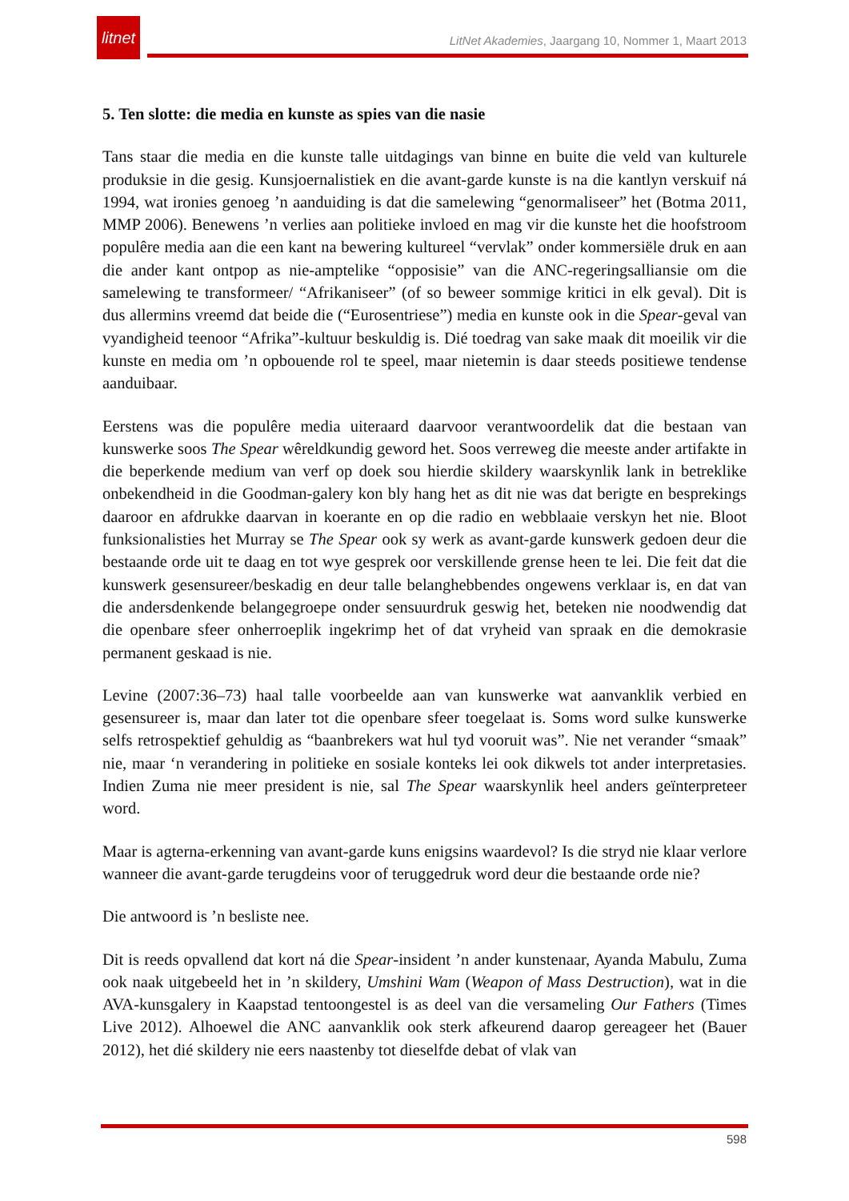litnet
LitNet Akademies, Jaargang 10, Nommer 1, Maart 2013
5. Ten slotte: die media en kunste as spies van die nasie
Tans staar die media en die kunste talle uitdagings van binne en buite die veld van kulturele produksie in die gesig. Kunsjoernalistiek en die avant-garde kunste is na die kantlyn verskuif ná 1994, wat ironies genoeg ’n aanduiding is dat die samelewing “genormaliseer” het (Botma 2011, MMP 2006). Benewens ’n verlies aan politieke invloed en mag vir die kunste het die hoofstroom populêre media aan die een kant na bewering kultureel “vervlak” onder kommersiële druk en aan die ander kant ontpop as nie-amptelike “opposisie” van die ANC-regeringsalliansie om die samelewing te transformeer/ “Afrikaniseer” (of so beweer sommige kritici in elk geval). Dit is dus allermins vreemd dat beide die (“Eurosentriese”) media en kunste ook in die Spear-geval van vyandigheid teenoor “Afrika”-kultuur beskuldig is. Dié toedrag van sake maak dit moeilik vir die kunste en media om ’n opbouende rol te speel, maar nietemin is daar steeds positiewe tendense aanduibaar.
Eerstens was die populêre media uiteraard daarvoor verantwoordelik dat die bestaan van kunswerke soos The Spear wêreldkundig geword het. Soos verreweg die meeste ander artifakte in die beperkende medium van verf op doek sou hierdie skildery waarskynlik lank in betreklike onbekendheid in die Goodman-galery kon bly hang het as dit nie was dat berigte en besprekings daaroor en afdrukke daarvan in koerante en op die radio en webblaaie verskyn het nie. Bloot funksionalisties het Murray se The Spear ook sy werk as avant-garde kunswerk gedoen deur die bestaande orde uit te daag en tot wye gesprek oor verskillende grense heen te lei. Die feit dat die kunswerk gesensureer/beskadig en deur talle belanghebbendes ongewens verklaar is, en dat van die andersdenkende belangegroepe onder sensuurdruk geswig het, beteken nie noodwendig dat die openbare sfeer onherroeplik ingekrimp het of dat vryheid van spraak en die demokrasie permanent geskaad is nie.
Levine (2007:36–73) haal talle voorbeelde aan van kunswerke wat aanvanklik verbied en gesensureer is, maar dan later tot die openbare sfeer toegelaat is. Soms word sulke kunswerke selfs retrospektief gehuldig as “baanbrekers wat hul tyd vooruit was”. Nie net verander “smaak” nie, maar ‘n verandering in politieke en sosiale konteks lei ook dikwels tot ander interpretasies. Indien Zuma nie meer president is nie, sal The Spear waarskynlik heel anders geïnterpreteer word.
Maar is agterna-erkenning van avant-garde kuns enigsins waardevol? Is die stryd nie klaar verlore wanneer die avant-garde terugdeins voor of teruggedruk word deur die bestaande orde nie?
Die antwoord is ’n besliste nee.
Dit is reeds opvallend dat kort ná die Spear-insident ’n ander kunstenaar, Ayanda Mabulu, Zuma ook naak uitgebeeld het in ’n skildery, Umshini Wam (Weapon of Mass Destruction), wat in die AVA-kunsgalery in Kaapstad tentoongestel is as deel van die versameling Our Fathers (Times Live 2012). Alhoewel die ANC aanvanklik ook sterk afkeurend daarop gereageer het (Bauer 2012), het dié skildery nie eers naastenby tot dieselfde debat of vlak van
598